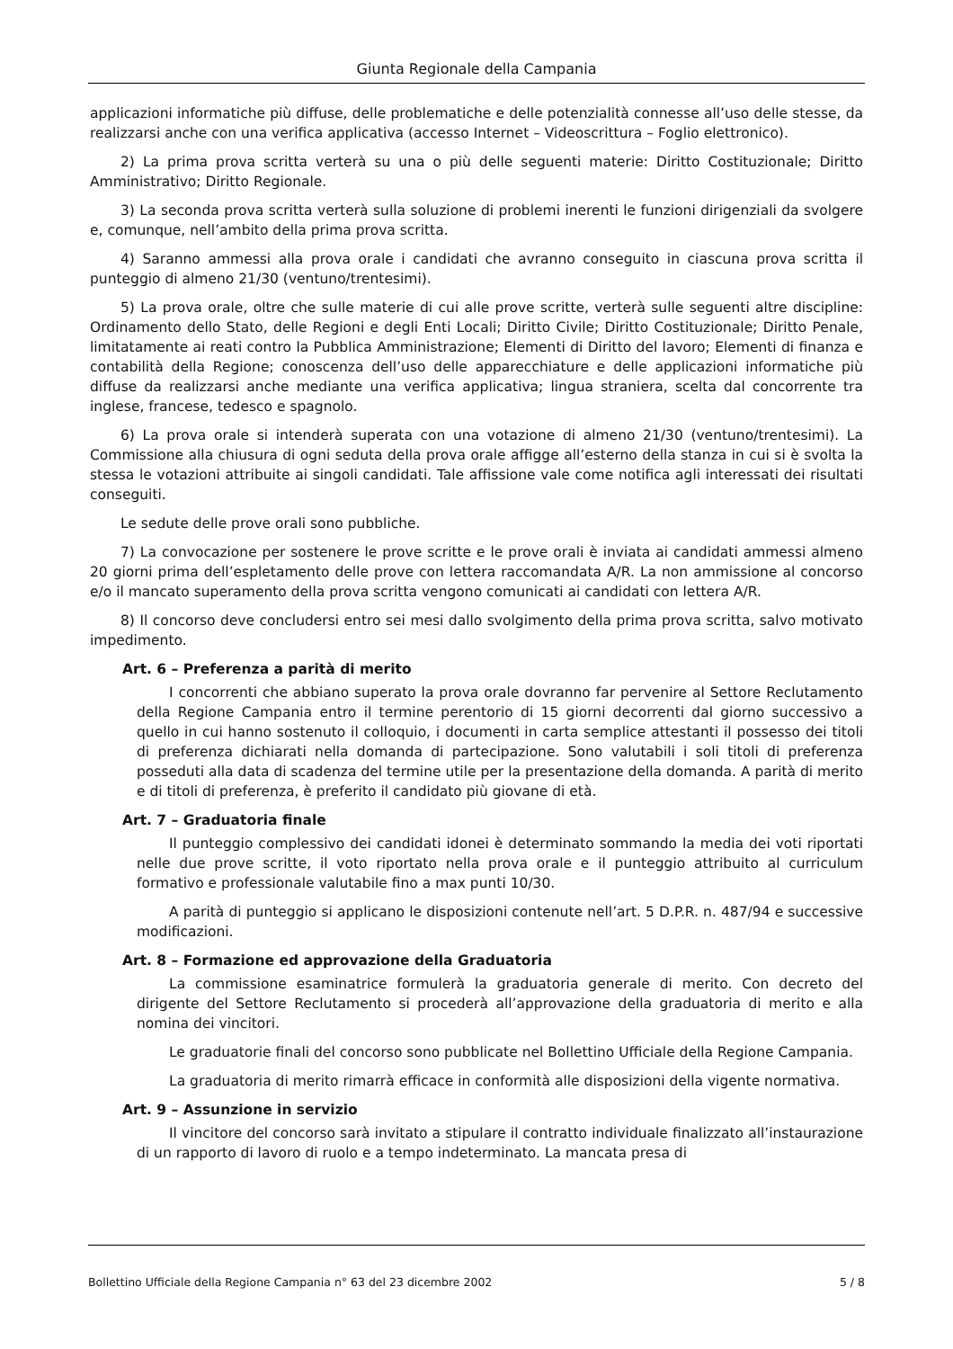Giunta Regionale della Campania
applicazioni informatiche più diffuse, delle problematiche e delle potenzialità connesse all’uso delle stesse, da realizzarsi anche con una verifica applicativa (accesso Internet – Videoscrittura – Foglio elettronico).
2) La prima prova scritta verterà su una o più delle seguenti materie: Diritto Costituzionale; Diritto Amministrativo; Diritto Regionale.
3) La seconda prova scritta verterà sulla soluzione di problemi inerenti le funzioni dirigenziali da svolgere e, comunque, nell’ambito della prima prova scritta.
4) Saranno ammessi alla prova orale i candidati che avranno conseguito in ciascuna prova scritta il punteggio di almeno 21/30 (ventuno/trentesimi).
5) La prova orale, oltre che sulle materie di cui alle prove scritte, verterà sulle seguenti altre discipline: Ordinamento dello Stato, delle Regioni e degli Enti Locali; Diritto Civile; Diritto Costituzionale; Diritto Penale, limitatamente ai reati contro la Pubblica Amministrazione; Elementi di Diritto del lavoro; Elementi di finanza e contabilità della Regione; conoscenza dell’uso delle apparecchiature e delle applicazioni informatiche più diffuse da realizzarsi anche mediante una verifica applicativa; lingua straniera, scelta dal concorrente tra inglese, francese, tedesco e spagnolo.
6) La prova orale si intenderà superata con una votazione di almeno 21/30 (ventuno/trentesimi). La Commissione alla chiusura di ogni seduta della prova orale affigge all’esterno della stanza in cui si è svolta la stessa le votazioni attribuite ai singoli candidati. Tale affissione vale come notifica agli interessati dei risultati conseguiti.
Le sedute delle prove orali sono pubbliche.
7) La convocazione per sostenere le prove scritte e le prove orali è inviata ai candidati ammessi almeno 20 giorni prima dell’espletamento delle prove con lettera raccomandata A/R. La non ammissione al concorso e/o il mancato superamento della prova scritta vengono comunicati ai candidati con lettera A/R.
8) Il concorso deve concludersi entro sei mesi dallo svolgimento della prima prova scritta, salvo motivato impedimento.
Art. 6 – Preferenza a parità di merito
I concorrenti che abbiano superato la prova orale dovranno far pervenire al Settore Reclutamento della Regione Campania entro il termine perentorio di 15 giorni decorrenti dal giorno successivo a quello in cui hanno sostenuto il colloquio, i documenti in carta semplice attestanti il possesso dei titoli di preferenza dichiarati nella domanda di partecipazione. Sono valutabili i soli titoli di preferenza posseduti alla data di scadenza del termine utile per la presentazione della domanda. A parità di merito e di titoli di preferenza, è preferito il candidato più giovane di età.
Art. 7 – Graduatoria finale
Il punteggio complessivo dei candidati idonei è determinato sommando la media dei voti riportati nelle due prove scritte, il voto riportato nella prova orale e il punteggio attribuito al curriculum formativo e professionale valutabile fino a max punti 10/30.
A parità di punteggio si applicano le disposizioni contenute nell’art. 5 D.P.R. n. 487/94 e successive modificazioni.
Art. 8 – Formazione ed approvazione della Graduatoria
La commissione esaminatrice formulerà la graduatoria generale di merito. Con decreto del dirigente del Settore Reclutamento si procederà all’approvazione della graduatoria di merito e alla nomina dei vincitori.
Le graduatorie finali del concorso sono pubblicate nel Bollettino Ufficiale della Regione Campania.
La graduatoria di merito rimarrà efficace in conformità alle disposizioni della vigente normativa.
Art. 9 – Assunzione in servizio
Il vincitore del concorso sarà invitato a stipulare il contratto individuale finalizzato all’instaurazione di un rapporto di lavoro di ruolo e a tempo indeterminato. La mancata presa di
Bollettino Ufficiale della Regione Campania n° 63 del 23 dicembre 2002 5 / 8